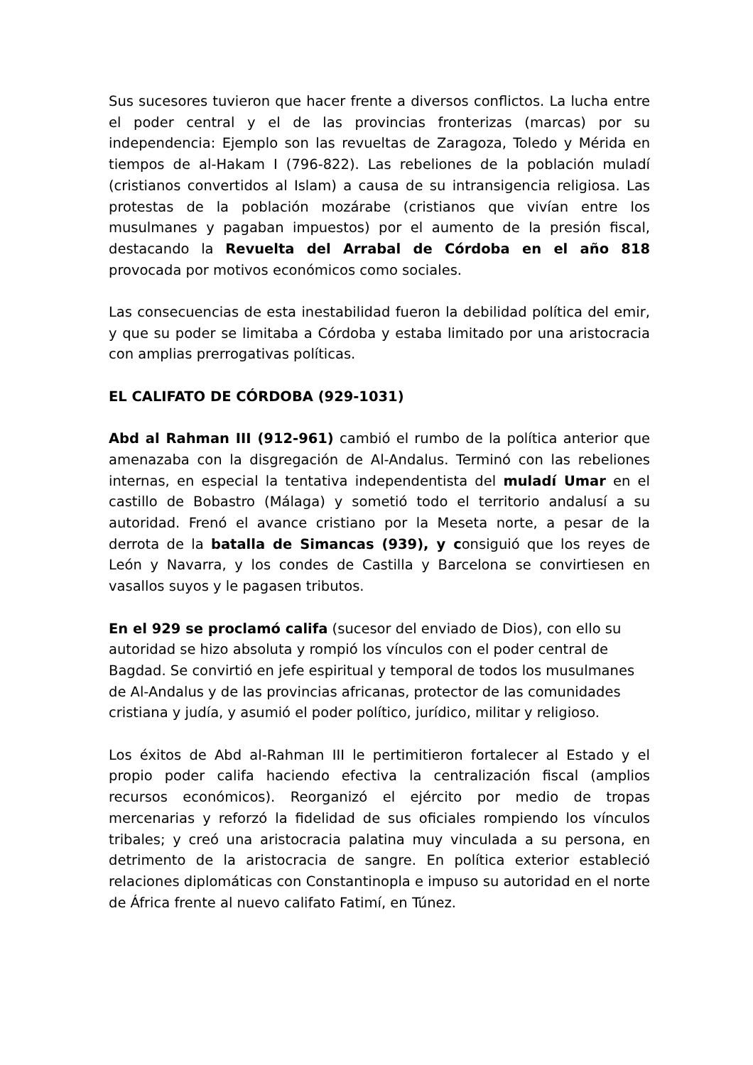Sus sucesores tuvieron que hacer frente a diversos conflictos. La lucha entre el poder central y el de las provincias fronterizas (marcas) por su independencia: Ejemplo son las revueltas de Zaragoza, Toledo y Mérida en tiempos de al-Hakam I (796-822). Las rebeliones de la población muladí (cristianos convertidos al Islam) a causa de su intransigencia religiosa. Las protestas de la población mozárabe (cristianos que vivían entre los musulmanes y pagaban impuestos) por el aumento de la presión fiscal, destacando la Revuelta del Arrabal de Córdoba en el año 818 provocada por motivos económicos como sociales.
Las consecuencias de esta inestabilidad fueron la debilidad política del emir, y que su poder se limitaba a Córdoba y estaba limitado por una aristocracia con amplias prerrogativas políticas.
EL CALIFATO DE CÓRDOBA (929-1031)
Abd al Rahman III (912-961) cambió el rumbo de la política anterior que amenazaba con la disgregación de Al-Andalus. Terminó con las rebeliones internas, en especial la tentativa independentista del muladí Umar en el castillo de Bobastro (Málaga) y sometió todo el territorio andalusí a su autoridad. Frenó el avance cristiano por la Meseta norte, a pesar de la derrota de la batalla de Simancas (939), y consiguió que los reyes de León y Navarra, y los condes de Castilla y Barcelona se convirtiesen en vasallos suyos y le pagasen tributos.
En el 929 se proclamó califa (sucesor del enviado de Dios), con ello su autoridad se hizo absoluta y rompió los vínculos con el poder central de Bagdad. Se convirtió en jefe espiritual y temporal de todos los musulmanes de Al-Andalus y de las provincias africanas, protector de las comunidades cristiana y judía, y asumió el poder político, jurídico, militar y religioso.
Los éxitos de Abd al-Rahman III le pertimitieron fortalecer al Estado y el propio poder califa haciendo efectiva la centralización fiscal (amplios recursos económicos). Reorganizó el ejército por medio de tropas mercenarias y reforzó la fidelidad de sus oficiales rompiendo los vínculos tribales; y creó una aristocracia palatina muy vinculada a su persona, en detrimento de la aristocracia de sangre. En política exterior estableció relaciones diplomáticas con Constantinopla e impuso su autoridad en el norte de África frente al nuevo califato Fatimí, en Túnez.